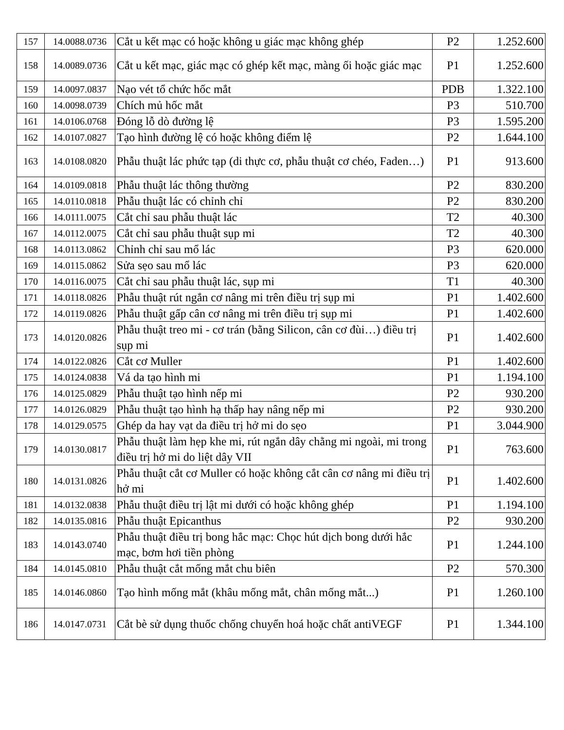| 157 | 14.0088.0736 | Cắt u kết mạc có hoặc không u giác mạc không ghép | P2 | 1.252.600 |
| 158 | 14.0089.0736 | Cắt u kết mạc, giác mạc có ghép kết mạc, màng ối hoặc giác mạc | P1 | 1.252.600 |
| 159 | 14.0097.0837 | Nạo vét tổ chức hốc mắt | PDB | 1.322.100 |
| 160 | 14.0098.0739 | Chích mủ hốc mắt | P3 | 510.700 |
| 161 | 14.0106.0768 | Đóng lỗ dò đường lệ | P3 | 1.595.200 |
| 162 | 14.0107.0827 | Tạo hình đường lệ có hoặc không điểm lệ | P2 | 1.644.100 |
| 163 | 14.0108.0820 | Phẫu thuật lác phức tạp (di thực cơ, phẫu thuật cơ chéo, Faden…) | P1 | 913.600 |
| 164 | 14.0109.0818 | Phẫu thuật lác thông thường | P2 | 830.200 |
| 165 | 14.0110.0818 | Phẫu thuật lác có chỉnh chỉ | P2 | 830.200 |
| 166 | 14.0111.0075 | Cắt chỉ sau phẫu thuật lác | T2 | 40.300 |
| 167 | 14.0112.0075 | Cắt chỉ sau phẫu thuật sụp mi | T2 | 40.300 |
| 168 | 14.0113.0862 | Chỉnh chỉ sau mổ lác | P3 | 620.000 |
| 169 | 14.0115.0862 | Sửa sẹo sau mổ lác | P3 | 620.000 |
| 170 | 14.0116.0075 | Cắt chỉ sau phẫu thuật lác, sụp mi | T1 | 40.300 |
| 171 | 14.0118.0826 | Phẫu thuật rút ngắn cơ nâng mi trên điều trị sụp mi | P1 | 1.402.600 |
| 172 | 14.0119.0826 | Phẫu thuật gấp cân cơ nâng mi trên điều trị sụp mi | P1 | 1.402.600 |
| 173 | 14.0120.0826 | Phẫu thuật treo mi - cơ trán (bằng Silicon, cân cơ đùi…) điều trị sụp mi | P1 | 1.402.600 |
| 174 | 14.0122.0826 | Cắt cơ Muller | P1 | 1.402.600 |
| 175 | 14.0124.0838 | Vá da tạo hình mi | P1 | 1.194.100 |
| 176 | 14.0125.0829 | Phẫu thuật tạo hình nếp mi | P2 | 930.200 |
| 177 | 14.0126.0829 | Phẫu thuật tạo hình hạ thấp hay nâng nếp mi | P2 | 930.200 |
| 178 | 14.0129.0575 | Ghép da hay vạt da điều trị hở mi do sẹo | P1 | 3.044.900 |
| 179 | 14.0130.0817 | Phẫu thuật làm hẹp khe mi, rút ngắn dây chằng mi ngoài, mi trong điều trị hở mi do liệt dây VII | P1 | 763.600 |
| 180 | 14.0131.0826 | Phẫu thuật cắt cơ Muller có hoặc không cắt cân cơ nâng mi điều trị hở mi | P1 | 1.402.600 |
| 181 | 14.0132.0838 | Phẫu thuật điều trị lật mi dưới có hoặc không ghép | P1 | 1.194.100 |
| 182 | 14.0135.0816 | Phẫu thuật Epicanthus | P2 | 930.200 |
| 183 | 14.0143.0740 | Phẫu thuật điều trị bong hắc mạc: Chọc hút dịch bong dưới hắc mạc, bơm hơi tiền phòng | P1 | 1.244.100 |
| 184 | 14.0145.0810 | Phẫu thuật cắt mống mắt chu biên | P2 | 570.300 |
| 185 | 14.0146.0860 | Tạo hình mống mắt (khâu mống mắt, chân mống mắt...) | P1 | 1.260.100 |
| 186 | 14.0147.0731 | Cắt bè sử dụng thuốc chống chuyển hoá hoặc chất antiVEGF | P1 | 1.344.100 |